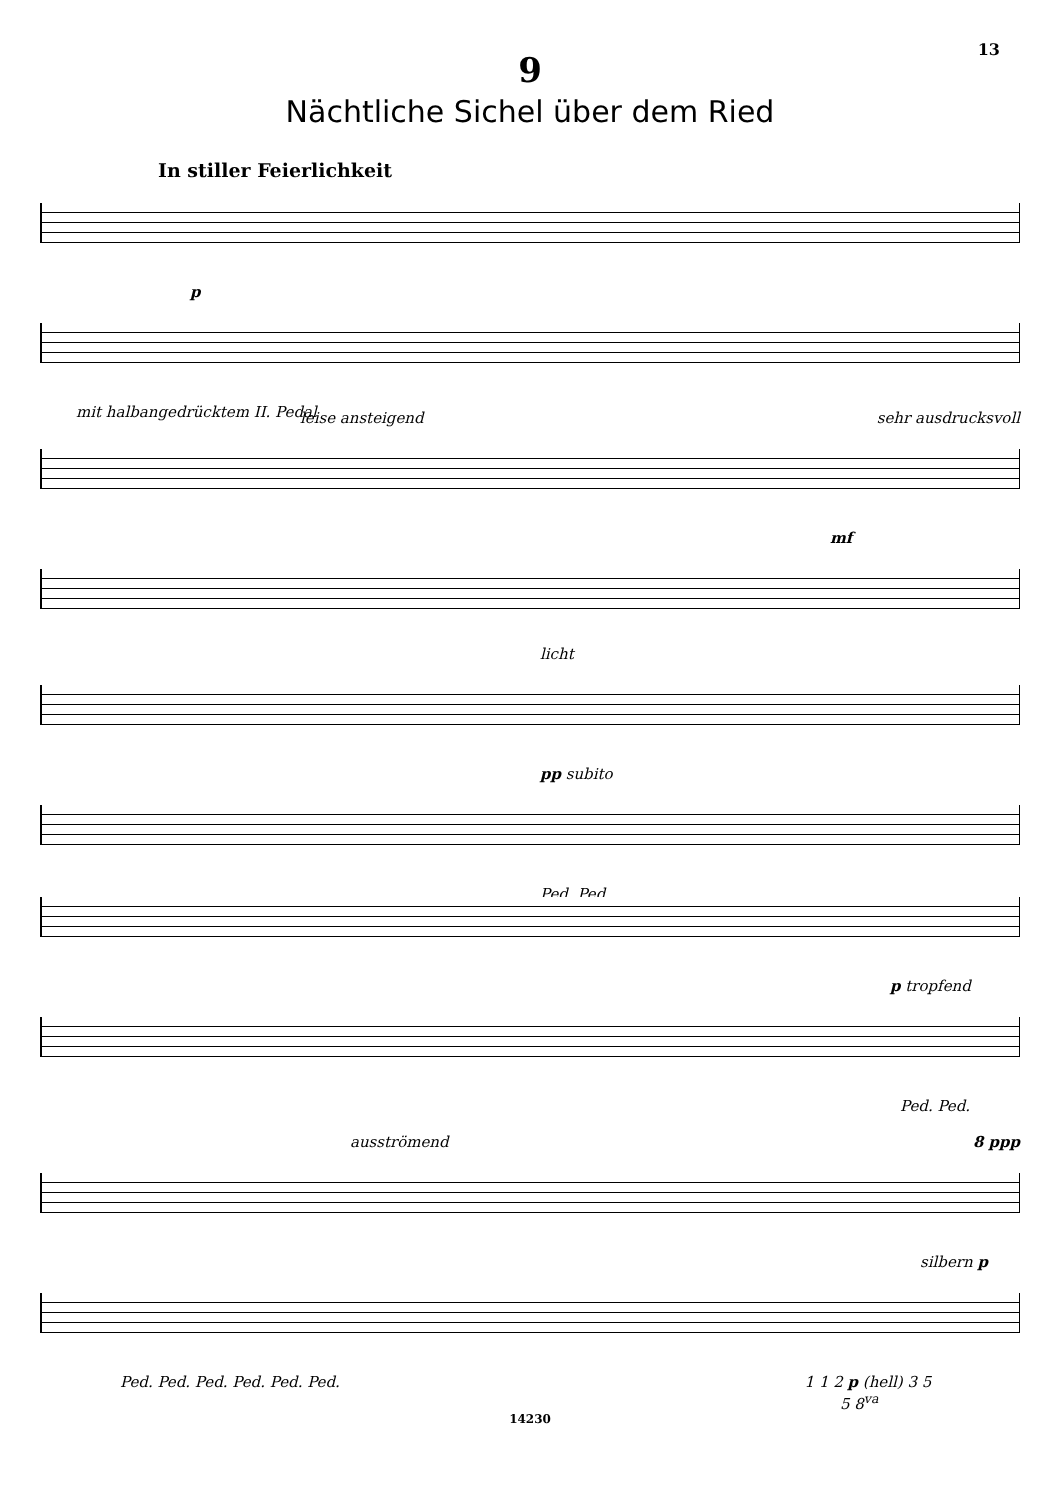13
9
Nächtliche Sichel über dem Ried
In stiller Feierlichkeit
p
mit halbangedrücktem II. Pedal
leise ansteigend sehr ausdrucksvoll
mf
licht
pp subito
Ped. Ped.
p tropfend
Ped. Ped.
ausströmend 8 ppp
silbern p
Ped. Ped. Ped. Ped. Ped. Ped. 1 1 2 p (hell) 3 5
5 8<sup>va</sup>
14230